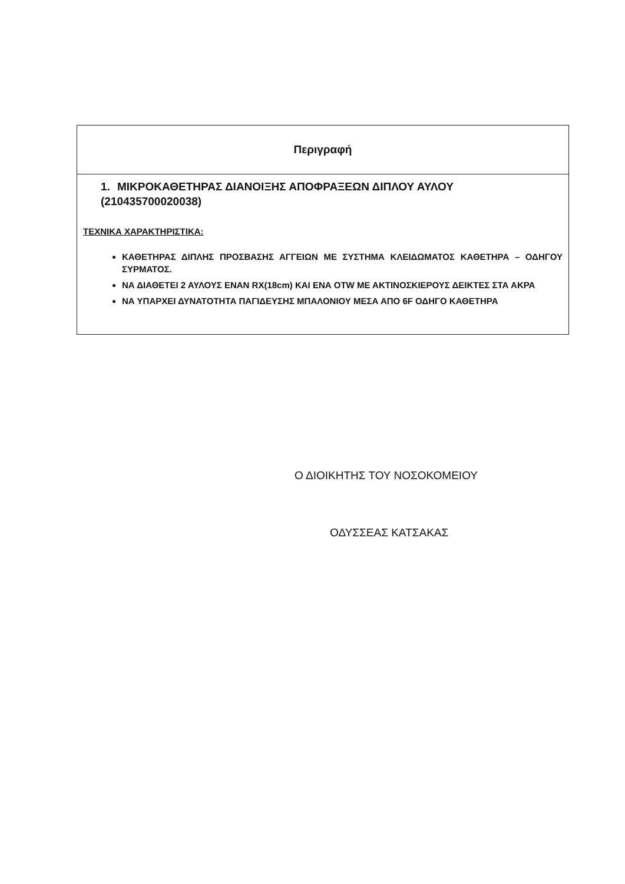| Περιγραφή |
| --- |
| 1. ΜΙΚΡΟΚΑΘΕΤΗΡΑΣ ΔΙΑΝΟΙΞΗΣ ΑΠΟΦΡΑΞΕΩΝ ΔΙΠΛΟΥ ΑΥΛΟΥ (210435700020038) ΤΕΧΝΙΚΑ ΧΑΡΑΚΤΗΡΙΣΤΙΚΑ: ΚΑΘΕΤΗΡΑΣ ΔΙΠΛΗΣ ΠΡΟΣΒΑΣΗΣ ΑΓΓΕΙΩΝ ΜΕ ΣΥΣΤΗΜΑ ΚΛΕΙΔΩΜΑΤΟΣ ΚΑΘΕΤΗΡΑ – ΟΔΗΓΟΥ ΣΥΡΜΑΤΟΣ. ΝΑ ΔΙΑΘΕΤΕΙ 2 ΑΥΛΟΥΣ ΕΝΑΝ RX(18cm) ΚΑΙ ΕΝΑ OTW ΜΕ ΑΚΤΙΝΟΣΚΙΕΡΟΥΣ ΔΕΙΚΤΕΣ ΣΤΑ ΑΚΡΑ ΝΑ ΥΠΑΡΧΕΙ ΔΥΝΑΤΟΤΗΤΑ ΠΑΓΙΔΕΥΣΗΣ ΜΠΑΛΟΝΙΟΥ ΜΕΣΑ ΑΠΟ 6F ΟΔΗΓΟ ΚΑΘΕΤΗΡΑ |
Ο ΔΙΟΙΚΗΤΗΣ ΤΟΥ ΝΟΣΟΚΟΜΕΙΟΥ
ΟΔΥΣΣΕΑΣ ΚΑΤΣΑΚΑΣ